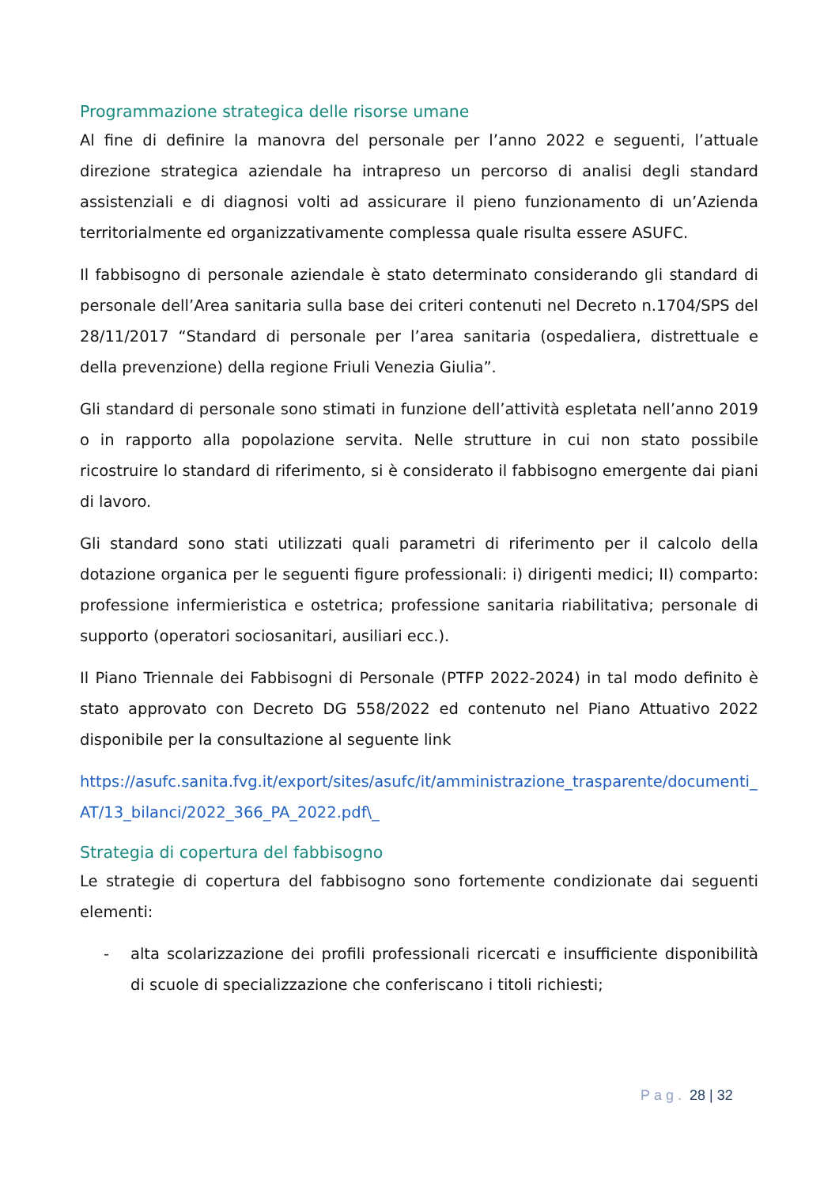Programmazione strategica delle risorse umane
Al fine di definire la manovra del personale per l’anno 2022 e seguenti, l’attuale direzione strategica aziendale ha intrapreso un percorso di analisi degli standard assistenziali e di diagnosi volti ad assicurare il pieno funzionamento di un’Azienda territorialmente ed organizzativamente complessa quale risulta essere ASUFC.
Il fabbisogno di personale aziendale è stato determinato considerando gli standard di personale dell’Area sanitaria sulla base dei criteri contenuti nel Decreto n.1704/SPS del 28/11/2017 “Standard di personale per l’area sanitaria (ospedaliera, distrettuale e della prevenzione) della regione Friuli Venezia Giulia”.
Gli standard di personale sono stimati in funzione dell’attività espletata nell’anno 2019 o in rapporto alla popolazione servita. Nelle strutture in cui non stato possibile ricostruire lo standard di riferimento, si è considerato il fabbisogno emergente dai piani di lavoro.
Gli standard sono stati utilizzati quali parametri di riferimento per il calcolo della dotazione organica per le seguenti figure professionali: i) dirigenti medici; II) comparto: professione infermieristica e ostetrica; professione sanitaria riabilitativa; personale di supporto (operatori sociosanitari, ausiliari ecc.).
Il Piano Triennale dei Fabbisogni di Personale (PTFP 2022-2024) in tal modo definito è stato approvato con Decreto DG 558/2022 ed contenuto nel Piano Attuativo 2022 disponibile per la consultazione al seguente link
https://asufc.sanita.fvg.it/export/sites/asufc/it/amministrazione_trasparente/documenti_AT/13_bilanci/2022_366_PA_2022.pdf\_
Strategia di copertura del fabbisogno
Le strategie di copertura del fabbisogno sono fortemente condizionate dai seguenti elementi:
- alta scolarizzazione dei profili professionali ricercati e insufficiente disponibilità di scuole di specializzazione che conferiscano i titoli richiesti;
Pag. 28 | 32